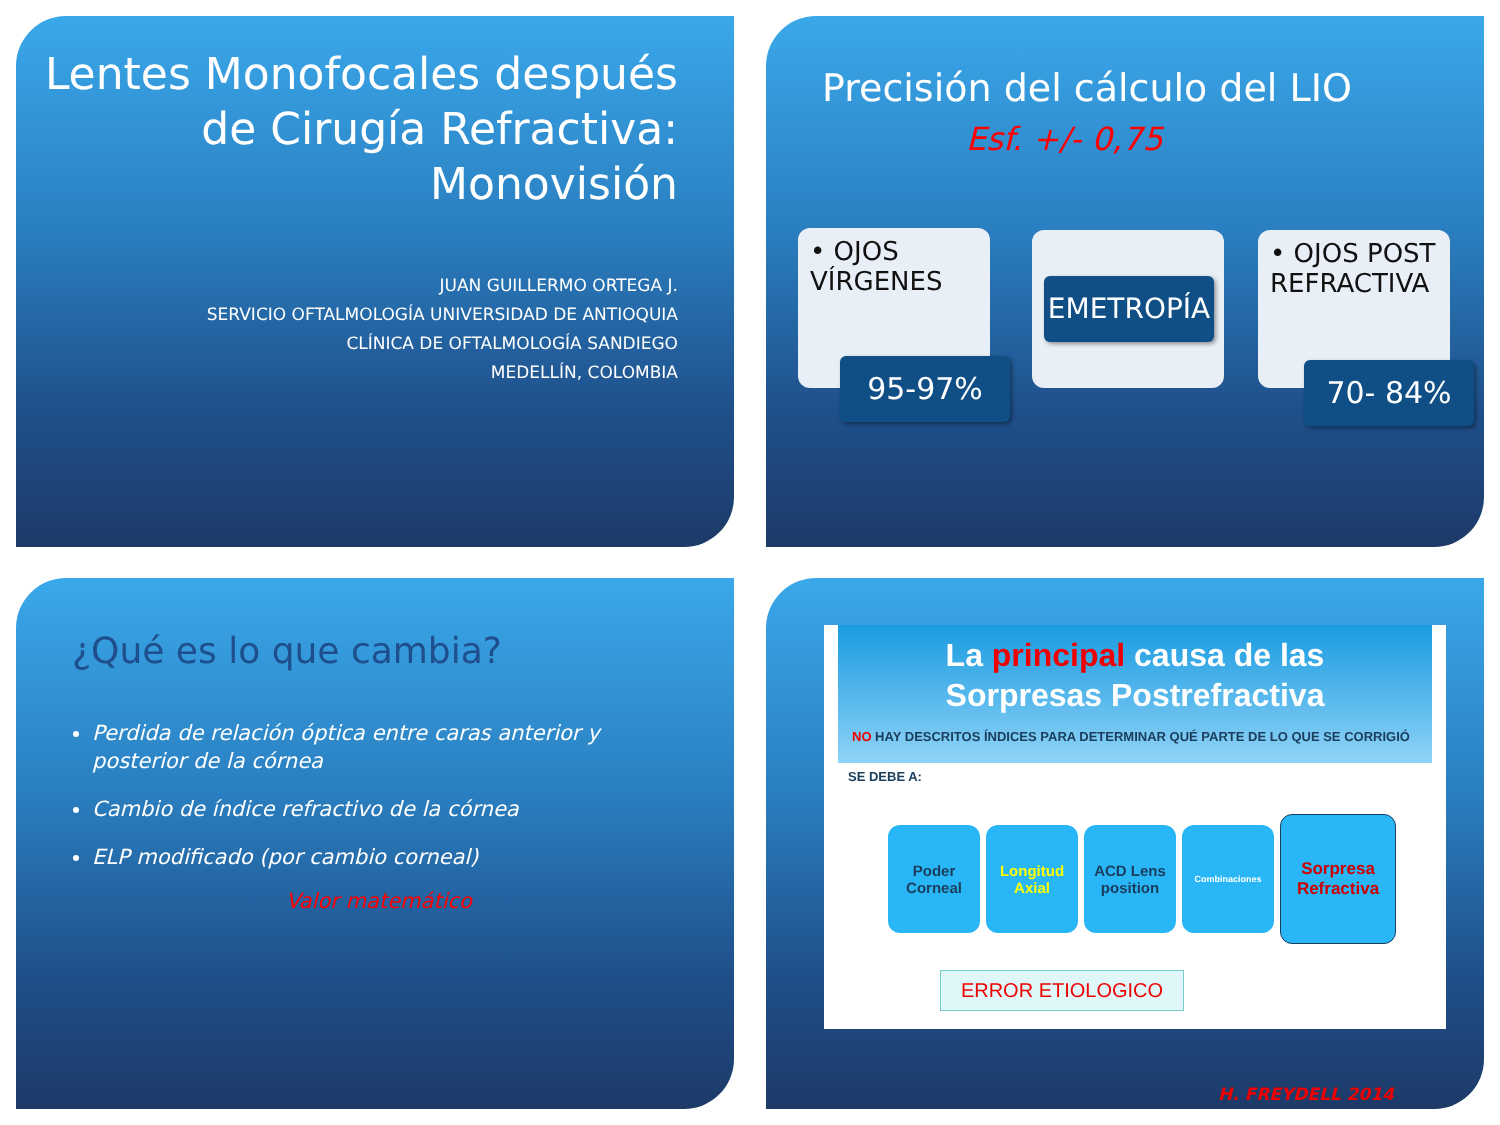Lentes Monofocales después de Cirugía Refractiva: Monovisión
JUAN GUILLERMO ORTEGA J.
SERVICIO OFTALMOLOGÍA UNIVERSIDAD DE ANTIOQUIA
CLÍNICA DE OFTALMOLOGÍA SANDIEGO
MEDELLÍN, COLOMBIA
Precisión del cálculo del LIO
Esf. +/- 0,75
• OJOS VÍRGENES
95-97%
EMETROPÍA
• OJOS POST REFRACTIVA
70- 84%
¿Qué es lo que cambia?
Perdida de relación óptica entre caras anterior y posterior de la córnea
Cambio de índice refractivo de la córnea
ELP modificado (por cambio corneal)
Valor matemático
La principal causa de las
Sorpresas Postrefractiva
NO HAY DESCRITOS ÍNDICES PARA DETERMINAR QUÉ PARTE DE LO QUE SE CORRIGIÓ
SE DEBE A:
Poder Corneal
Longitud Axial
ACD Lens position
Combinaciones
Sorpresa Refractiva
ERROR ETIOLOGICO
H. FREYDELL 2014